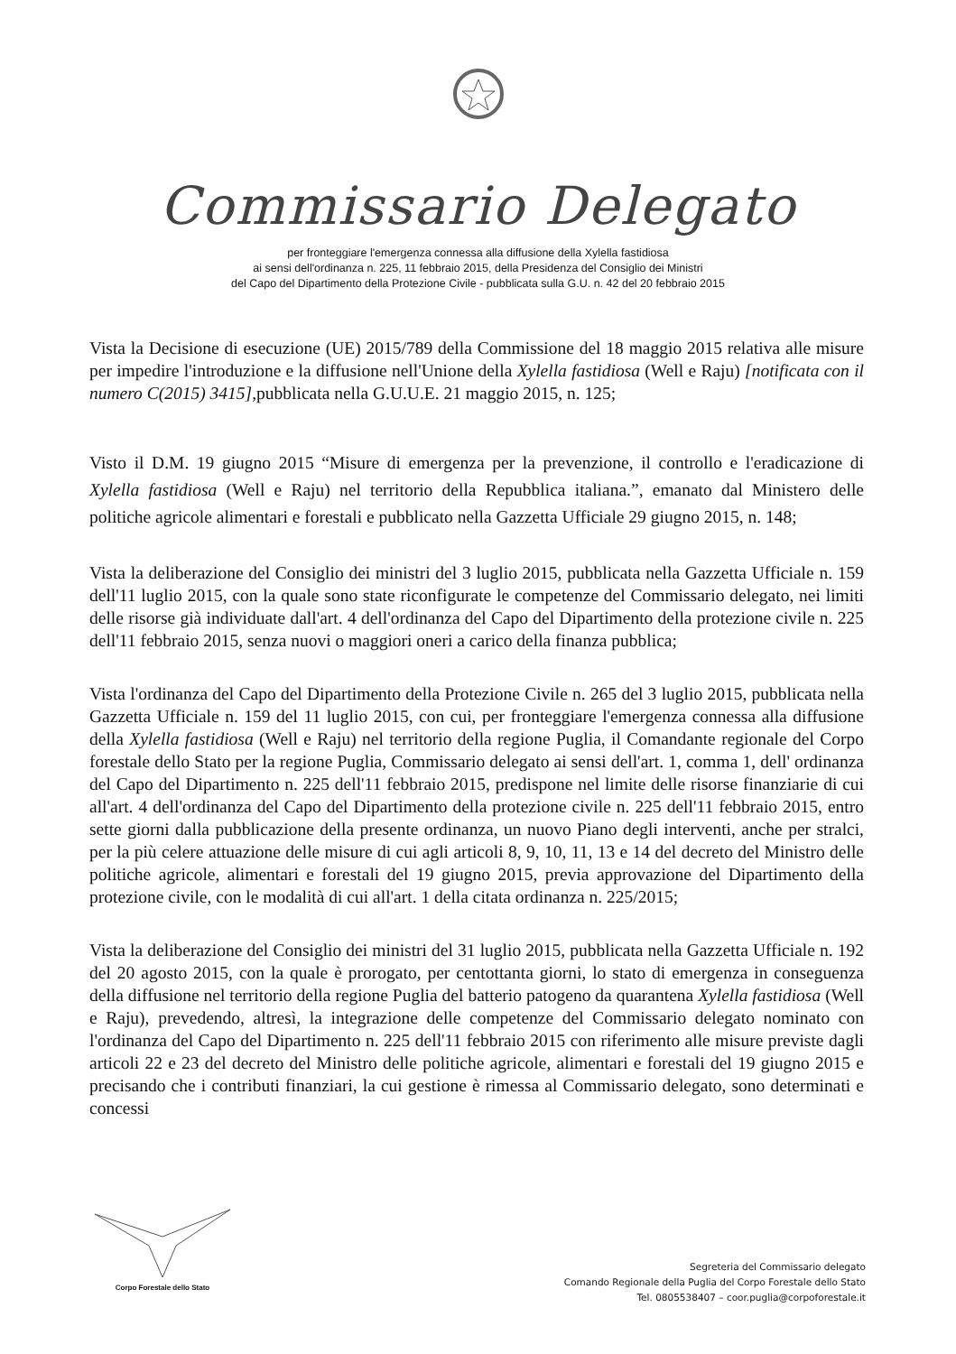Commissario Delegato
per fronteggiare l'emergenza connessa alla diffusione della Xylella fastidiosa
ai sensi dell'ordinanza n. 225, 11 febbraio 2015, della Presidenza del Consiglio dei Ministri
del Capo del Dipartimento della Protezione Civile - pubblicata sulla G.U. n. 42 del 20 febbraio 2015
Vista la Decisione di esecuzione (UE) 2015/789 della Commissione del 18 maggio 2015 relativa alle misure per impedire l'introduzione e la diffusione nell'Unione della Xylella fastidiosa (Well e Raju) [notificata con il numero C(2015) 3415],pubblicata nella G.U.U.E. 21 maggio 2015, n. 125;
Visto il D.M. 19 giugno 2015 “Misure di emergenza per la prevenzione, il controllo e l'eradicazione di Xylella fastidiosa (Well e Raju) nel territorio della Repubblica italiana.”, emanato dal Ministero delle politiche agricole alimentari e forestali e pubblicato nella Gazzetta Ufficiale 29 giugno 2015, n. 148;
Vista la deliberazione del Consiglio dei ministri del 3 luglio 2015, pubblicata nella Gazzetta Ufficiale n. 159 dell'11 luglio 2015, con la quale sono state riconfigurate le competenze del Commissario delegato, nei limiti delle risorse già individuate dall'art. 4 dell'ordinanza del Capo del Dipartimento della protezione civile n. 225 dell'11 febbraio 2015, senza nuovi o maggiori oneri a carico della finanza pubblica;
Vista l'ordinanza del Capo del Dipartimento della Protezione Civile n. 265 del 3 luglio 2015, pubblicata nella Gazzetta Ufficiale n. 159 del 11 luglio 2015, con cui, per fronteggiare l'emergenza connessa alla diffusione della Xylella fastidiosa (Well e Raju) nel territorio della regione Puglia, il Comandante regionale del Corpo forestale dello Stato per la regione Puglia, Commissario delegato ai sensi dell'art. 1, comma 1, dell' ordinanza del Capo del Dipartimento n. 225 dell'11 febbraio 2015, predispone nel limite delle risorse finanziarie di cui all'art. 4 dell'ordinanza del Capo del Dipartimento della protezione civile n. 225 dell'11 febbraio 2015, entro sette giorni dalla pubblicazione della presente ordinanza, un nuovo Piano degli interventi, anche per stralci, per la più celere attuazione delle misure di cui agli articoli 8, 9, 10, 11, 13 e 14 del decreto del Ministro delle politiche agricole, alimentari e forestali del 19 giugno 2015, previa approvazione del Dipartimento della protezione civile, con le modalità di cui all'art. 1 della citata ordinanza n. 225/2015;
Vista la deliberazione del Consiglio dei ministri del 31 luglio 2015, pubblicata nella Gazzetta Ufficiale n. 192 del 20 agosto 2015, con la quale è prorogato, per centottanta giorni, lo stato di emergenza in conseguenza della diffusione nel territorio della regione Puglia del batterio patogeno da quarantena Xylella fastidiosa (Well e Raju), prevedendo, altresì, la integrazione delle competenze del Commissario delegato nominato con l'ordinanza del Capo del Dipartimento n. 225 dell'11 febbraio 2015 con riferimento alle misure previste dagli articoli 22 e 23 del decreto del Ministro delle politiche agricole, alimentari e forestali del 19 giugno 2015 e precisando che i contributi finanziari, la cui gestione è rimessa al Commissario delegato, sono determinati e concessi
Corpo Forestale dello Stato
Segreteria del Commissario delegato
Comando Regionale della Puglia del Corpo Forestale dello Stato
Tel. 0805538407 – coor.puglia@corpoforestale.it